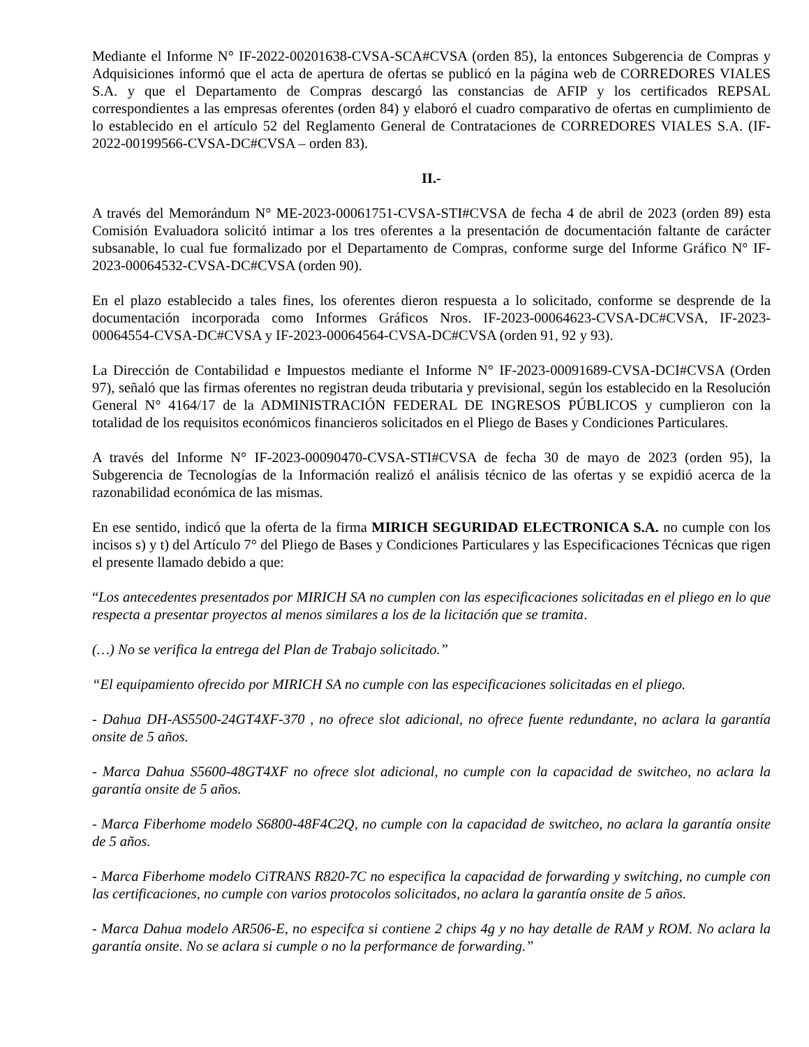Mediante el Informe N° IF-2022-00201638-CVSA-SCA#CVSA (orden 85), la entonces Subgerencia de Compras y Adquisiciones informó que el acta de apertura de ofertas se publicó en la página web de CORREDORES VIALES S.A. y que el Departamento de Compras descargó las constancias de AFIP y los certificados REPSAL correspondientes a las empresas oferentes (orden 84) y elaboró el cuadro comparativo de ofertas en cumplimiento de lo establecido en el artículo 52 del Reglamento General de Contrataciones de CORREDORES VIALES S.A. (IF-2022-00199566-CVSA-DC#CVSA – orden 83).
II.-
A través del Memorándum N° ME-2023-00061751-CVSA-STI#CVSA de fecha 4 de abril de 2023 (orden 89) esta Comisión Evaluadora solicitó intimar a los tres oferentes a la presentación de documentación faltante de carácter subsanable, lo cual fue formalizado por el Departamento de Compras, conforme surge del Informe Gráfico N° IF-2023-00064532-CVSA-DC#CVSA (orden 90).
En el plazo establecido a tales fines, los oferentes dieron respuesta a lo solicitado, conforme se desprende de la documentación incorporada como Informes Gráficos Nros. IF-2023-00064623-CVSA-DC#CVSA, IF-2023-00064554-CVSA-DC#CVSA y IF-2023-00064564-CVSA-DC#CVSA (orden 91, 92 y 93).
La Dirección de Contabilidad e Impuestos mediante el Informe N° IF-2023-00091689-CVSA-DCI#CVSA (Orden 97), señaló que las firmas oferentes no registran deuda tributaria y previsional, según los establecido en la Resolución General N° 4164/17 de la ADMINISTRACIÓN FEDERAL DE INGRESOS PÚBLICOS y cumplieron con la totalidad de los requisitos económicos financieros solicitados en el Pliego de Bases y Condiciones Particulares.
A través del Informe N° IF-2023-00090470-CVSA-STI#CVSA de fecha 30 de mayo de 2023 (orden 95), la Subgerencia de Tecnologías de la Información realizó el análisis técnico de las ofertas y se expidió acerca de la razonabilidad económica de las mismas.
En ese sentido, indicó que la oferta de la firma MIRICH SEGURIDAD ELECTRONICA S.A. no cumple con los incisos s) y t) del Artículo 7° del Pliego de Bases y Condiciones Particulares y las Especificaciones Técnicas que rigen el presente llamado debido a que:
“Los antecedentes presentados por MIRICH SA no cumplen con las especificaciones solicitadas en el pliego en lo que respecta a presentar proyectos al menos similares a los de la licitación que se tramita.
(…) No se verifica la entrega del Plan de Trabajo solicitado.”
“El equipamiento ofrecido por MIRICH SA no cumple con las especificaciones solicitadas en el pliego.
- Dahua DH-AS5500-24GT4XF-370 , no ofrece slot adicional, no ofrece fuente redundante, no aclara la garantía onsite de 5 años.
- Marca Dahua S5600-48GT4XF no ofrece slot adicional, no cumple con la capacidad de switcheo, no aclara la garantía onsite de 5 años.
- Marca Fiberhome modelo S6800-48F4C2Q, no cumple con la capacidad de switcheo, no aclara la garantía onsite de 5 años.
- Marca Fiberhome modelo CiTRANS R820-7C no especifica la capacidad de forwarding y switching, no cumple con las certificaciones, no cumple con varios protocolos solicitados, no aclara la garantía onsite de 5 años.
- Marca Dahua modelo AR506-E, no especifca si contiene 2 chips 4g y no hay detalle de RAM y ROM. No aclara la garantía onsite. No se aclara si cumple o no la performance de forwarding.”